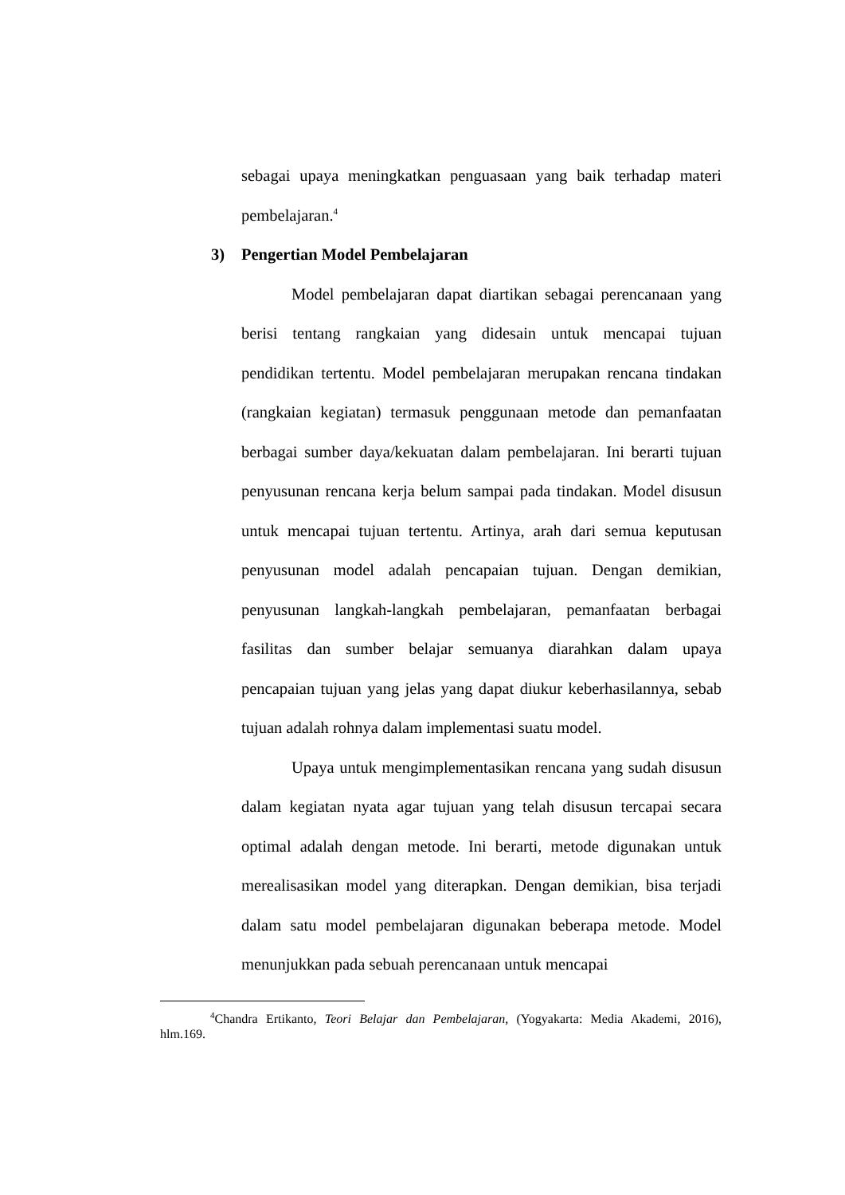sebagai upaya meningkatkan penguasaan yang baik terhadap materi pembelajaran.<sup>4</sup>
3) Pengertian Model Pembelajaran
Model pembelajaran dapat diartikan sebagai perencanaan yang berisi tentang rangkaian yang didesain untuk mencapai tujuan pendidikan tertentu. Model pembelajaran merupakan rencana tindakan (rangkaian kegiatan) termasuk penggunaan metode dan pemanfaatan berbagai sumber daya/kekuatan dalam pembelajaran. Ini berarti tujuan penyusunan rencana kerja belum sampai pada tindakan. Model disusun untuk mencapai tujuan tertentu. Artinya, arah dari semua keputusan penyusunan model adalah pencapaian tujuan. Dengan demikian, penyusunan langkah-langkah pembelajaran, pemanfaatan berbagai fasilitas dan sumber belajar semuanya diarahkan dalam upaya pencapaian tujuan yang jelas yang dapat diukur keberhasilannya, sebab tujuan adalah rohnya dalam implementasi suatu model.
Upaya untuk mengimplementasikan rencana yang sudah disusun dalam kegiatan nyata agar tujuan yang telah disusun tercapai secara optimal adalah dengan metode. Ini berarti, metode digunakan untuk merealisasikan model yang diterapkan. Dengan demikian, bisa terjadi dalam satu model pembelajaran digunakan beberapa metode. Model menunjukkan pada sebuah perencanaan untuk mencapai
<sup>4</sup> Chandra Ertikanto, Teori Belajar dan Pembelajaran, (Yogyakarta: Media Akademi, 2016), hlm.169.